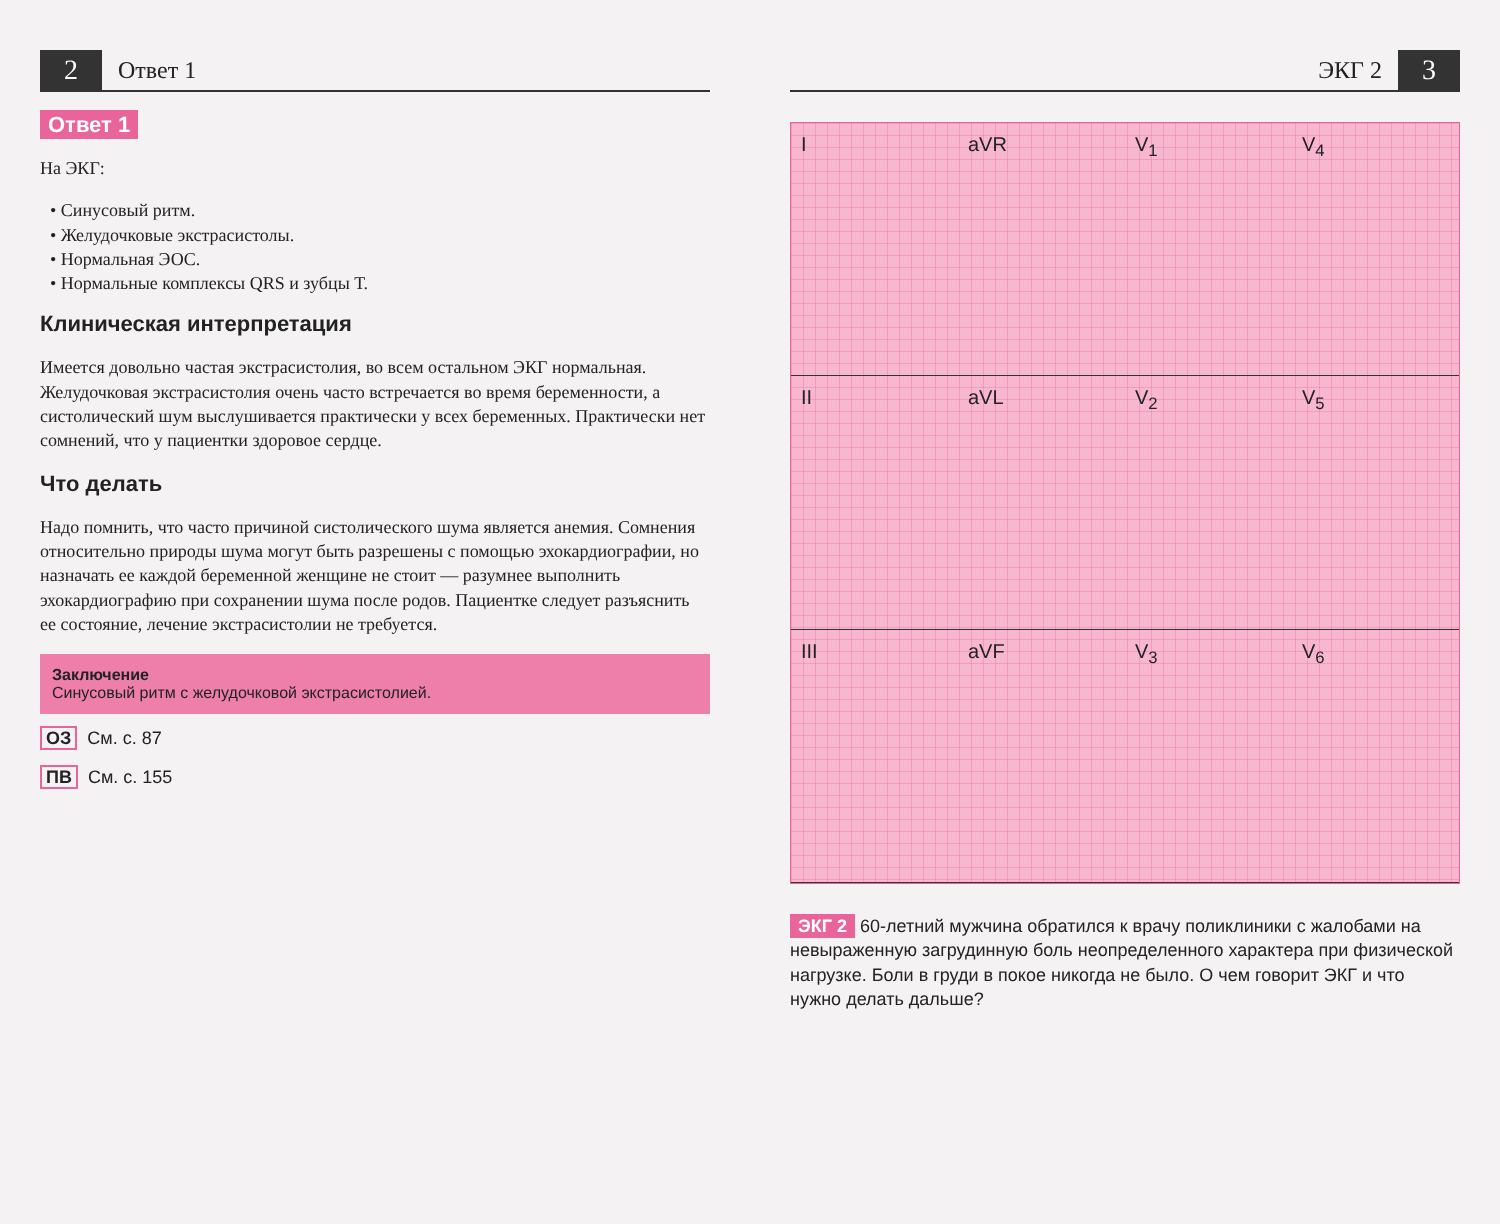2 Ответ 1
Ответ 1
На ЭКГ:
• Синусовый ритм.
• Желудочковые экстрасистолы.
• Нормальная ЭОС.
• Нормальные комплексы QRS и зубцы Т.
Клиническая интерпретация
Имеется довольно частая экстрасистолия, во всем остальном ЭКГ нормальная. Желудочковая экстрасистолия очень часто встречается во время беременности, а систолический шум выслушивается практически у всех беременных. Практически нет сомнений, что у пациентки здоровое сердце.
Что делать
Надо помнить, что часто причиной систолического шума является анемия. Сомнения относительно природы шума могут быть разрешены с помощью эхокардиографии, но назначать ее каждой беременной женщине не стоит — разумнее выполнить эхокардиографию при сохранении шума после родов. Пациентке следует разъяснить ее состояние, лечение экстрасистолии не требуется.
Заключение
Синусовый ритм с желудочковой экстрасистолией.
ОЗ См. с. 87
ПВ См. с. 155
ЭКГ 2 3
I
aVR
V<sub>1</sub>
V<sub>4</sub>
II
aVL
V<sub>2</sub>
V<sub>5</sub>
III
aVF
V<sub>3</sub>
V<sub>6</sub>
ЭКГ 2 60-летний мужчина обратился к врачу поликлиники с жалобами на невыраженную загрудинную боль неопределенного характера при физической нагрузке. Боли в груди в покое никогда не было. О чем говорит ЭКГ и что нужно делать дальше?